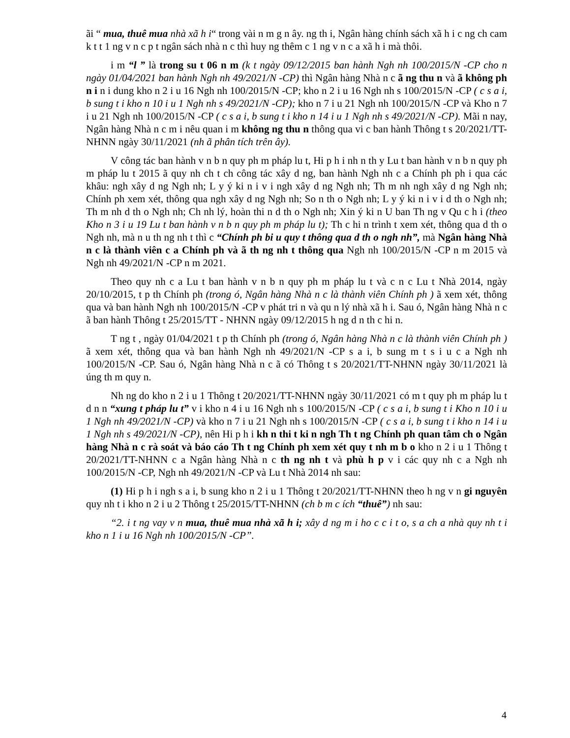ãi “ mua, thuê mua nhà xã h i“ trong vài n m g n ây. ng th i, Ngân hàng chính sách xã h i c ng ch cam k t t 1 ng v n c p t ngân sách nhà n c thì huy ng thêm c 1 ng v n c a xã h i mà thôi.
i m “l ” là trong su t 06 n m (k t ngày 09/12/2015 ban hành Ngh nh 100/2015/N -CP cho n ngày 01/04/2021 ban hành Ngh nh 49/2021/N -CP) thì Ngân hàng Nhà n c ã ng thu n và ã không ph n i n i dung kho n 2 i u 16 Ngh nh 100/2015/N -CP; kho n 2 i u 16 Ngh nh s 100/2015/N -CP ( c s a i, b sung t i kho n 10 i u 1 Ngh nh s 49/2021/N -CP); kho n 7 i u 21 Ngh nh 100/2015/N -CP và Kho n 7 i u 21 Ngh nh 100/2015/N -CP ( c s a i, b sung t i kho n 14 i u 1 Ngh nh s 49/2021/N -CP). Mãi n nay, Ngân hàng Nhà n c m i nêu quan i m không ng thu n thông qua vi c ban hành Thông t s 20/2021/TT-NHNN ngày 30/11/2021 (nh ã phân tích trên ây).
V công tác ban hành v n b n quy ph m pháp lu t, Hi p h i nh n th y Lu t ban hành v n b n quy ph m pháp lu t 2015 ã quy nh ch t ch công tác xây d ng, ban hành Ngh nh c a Chính ph ph i qua các khâu: ngh xây d ng Ngh nh; L y ý ki n i v i ngh xây d ng Ngh nh; Th m nh ngh xây d ng Ngh nh; Chính ph xem xét, thông qua ngh xây d ng Ngh nh; So n th o Ngh nh; L y ý ki n i v i d th o Ngh nh; Th m nh d th o Ngh nh; Ch nh lý, hoàn thi n d th o Ngh nh; Xin ý ki n U ban Th ng v Qu c h i (theo Kho n 3 i u 19 Lu t ban hành v n b n quy ph m pháp lu t); Th c hi n trình t xem xét, thông qua d th o Ngh nh, mà n u th ng nh t thì c “Chính ph bi u quy t thông qua d th o ngh nh”, mà Ngân hàng Nhà n c là thành viên c a Chính ph và ã th ng nh t thông qua Ngh nh 100/2015/N -CP n m 2015 và Ngh nh 49/2021/N -CP n m 2021.
Theo quy nh c a Lu t ban hành v n b n quy ph m pháp lu t và c n c Lu t Nhà 2014, ngày 20/10/2015, t p th Chính ph (trong ó, Ngân hàng Nhà n c là thành viên Chính ph ) ã xem xét, thông qua và ban hành Ngh nh 100/2015/N -CP v phát tri n và qu n lý nhà xã h i. Sau ó, Ngân hàng Nhà n c ã ban hành Thông t 25/2015/TT - NHNN ngày 09/12/2015 h ng d n th c hi n.
T ng t , ngày 01/04/2021 t p th Chính ph (trong ó, Ngân hàng Nhà n c là thành viên Chính ph ) ã xem xét, thông qua và ban hành Ngh nh 49/2021/N -CP s a i, b sung m t s i u c a Ngh nh 100/2015/N -CP. Sau ó, Ngân hàng Nhà n c ã có Thông t s 20/2021/TT-NHNN ngày 30/11/2021 là úng th m quy n.
Nh ng do kho n 2 i u 1 Thông t 20/2021/TT-NHNN ngày 30/11/2021 có m t quy ph m pháp lu t d n n “xung t pháp lu t” v i kho n 4 i u 16 Ngh nh s 100/2015/N -CP ( c s a i, b sung t i Kho n 10 i u 1 Ngh nh 49/2021/N -CP) và kho n 7 i u 21 Ngh nh s 100/2015/N -CP ( c s a i, b sung t i kho n 14 i u 1 Ngh nh s 49/2021/N -CP), nên Hi p h i kh n thi t ki n ngh Th t ng Chính ph quan tâm ch o Ngân hàng Nhà n c rà soát và báo cáo Th t ng Chính ph xem xét quy t nh m b o kho n 2 i u 1 Thông t 20/2021/TT-NHNN c a Ngân hàng Nhà n c th ng nh t và phù h p v i các quy nh c a Ngh nh 100/2015/N -CP, Ngh nh 49/2021/N -CP và Lu t Nhà 2014 nh sau:
(1) Hi p h i ngh s a i, b sung kho n 2 i u 1 Thông t 20/2021/TT-NHNN theo h ng v n gi nguyên quy nh t i kho n 2 i u 2 Thông t 25/2015/TT-NHNN (ch b m c ích “thuê”) nh sau:
“2. i t ng vay v n mua, thuê mua nhà xã h i; xây d ng m i ho c c i t o, s a ch a nhà quy nh t i kho n 1 i u 16 Ngh nh 100/2015/N -CP”.
4